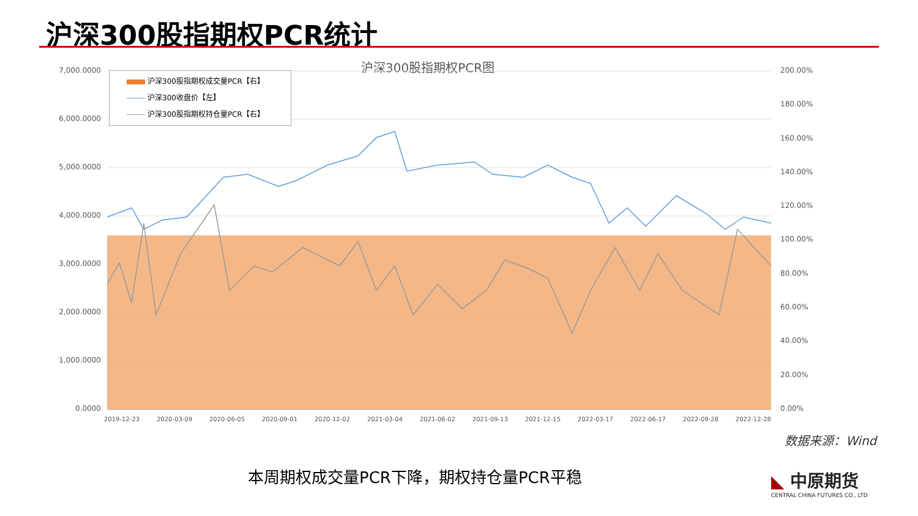沪深300股指期权PCR统计
沪深300股指期权PCR图
7,000.0000
6,000.0000
5,000.0000
4,000.0000
3,000.0000
2,000.0000
1,000.0000
0.0000
200.00%
180.00%
160.00%
140.00%
120.00%
100.00%
80.00%
60.00%
40.00%
20.00%
0.00%
沪深300股指期权成交量PCR【右】
沪深300收盘价【左】
沪深300股指期权持仓量PCR【右】
2019-12-23 2020-03-09 2020-06-05 2020-09-01 2020-12-02 2021-03-04 2021-06-02 2021-09-13 2021-12-15 2022-03-17 2022-06-17 2022-09-28 2022-12-28
数据来源：Wind
本周期权成交量PCR下降，期权持仓量PCR平稳
◣ 中原期货
CENTRAL CHINA FUTURES CO., LTD